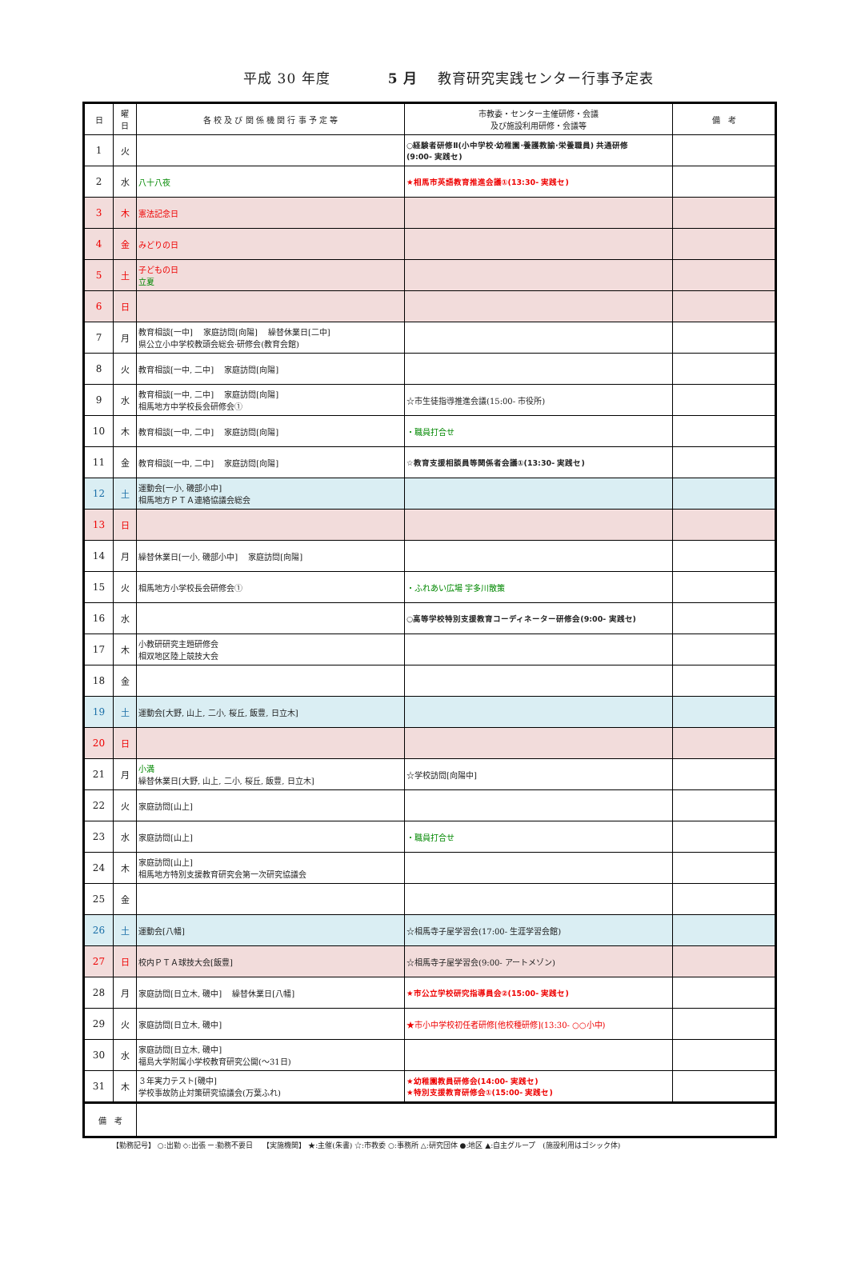平成 30 年度　　　　5 月　 教育研究実践センター行事予定表
| 日 | 曜 日 | 各 校 及 び 関 係 機 関 行 事 予 定 等 | 市教委・センター主催研修・会議 及び施設利用研修・会議等 | 備 考 |
| --- | --- | --- | --- | --- |
| 1 | 火 | | ○経験者研修Ⅱ(小中学校·幼稚園·養護教諭·栄養職員) 共通研修 (9:00- 実践セ) | |
| 2 | 水 | 八十八夜 | ★相馬市英語教育推進会議①(13:30- 実践セ) | |
| 3 | 木 | 憲法記念日 | | |
| 4 | 金 | みどりの日 | | |
| 5 | 土 | 子どもの日 立夏 | | |
| 6 | 日 | | | |
| 7 | 月 | 教育相談[一中] 家庭訪問[向陽] 繰替休業日[二中] 県公立小中学校教頭会総会·研修会(教育会館) | | |
| 8 | 火 | 教育相談[一中, 二中] 家庭訪問[向陽] | | |
| 9 | 水 | 教育相談[一中, 二中] 家庭訪問[向陽] 相馬地方中学校長会研修会① | ☆市生徒指導推進会議(15:00- 市役所) | |
| 10 | 木 | 教育相談[一中, 二中] 家庭訪問[向陽] | ・職員打合せ | |
| 11 | 金 | 教育相談[一中, 二中] 家庭訪問[向陽] | ☆教育支援相談員等関係者会議①(13:30- 実践セ) | |
| 12 | 土 | 運動会[一小, 磯部小中] 相馬地方ＰＴＡ連絡協議会総会 | | |
| 13 | 日 | | | |
| 14 | 月 | 繰替休業日[一小, 磯部小中] 家庭訪問[向陽] | | |
| 15 | 火 | 相馬地方小学校長会研修会① | ・ふれあい広場 宇多川散策 | |
| 16 | 水 | | ○高等学校特別支援教育コーディネーター研修会(9:00- 実践セ) | |
| 17 | 木 | 小教研研究主題研修会 相双地区陸上競技大会 | | |
| 18 | 金 | | | |
| 19 | 土 | 運動会[大野, 山上, 二小, 桜丘, 飯豊, 日立木] | | |
| 20 | 日 | | | |
| 21 | 月 | 小満 繰替休業日[大野, 山上, 二小, 桜丘, 飯豊, 日立木] | ☆学校訪問[向陽中] | |
| 22 | 火 | 家庭訪問[山上] | | |
| 23 | 水 | 家庭訪問[山上] | ・職員打合せ | |
| 24 | 木 | 家庭訪問[山上] 相馬地方特別支援教育研究会第一次研究協議会 | | |
| 25 | 金 | | | |
| 26 | 土 | 運動会[八幡] | ☆相馬寺子屋学習会(17:00- 生涯学習会館) | |
| 27 | 日 | 校内ＰＴＡ球技大会[飯豊] | ☆相馬寺子屋学習会(9:00- アートメゾン) | |
| 28 | 月 | 家庭訪問[日立木, 磯中] 繰替休業日[八幡] | ★市公立学校研究指導員会②(15:00- 実践セ) | |
| 29 | 火 | 家庭訪問[日立木, 磯中] | ★市小中学校初任者研修[他校種研修](13:30- ○○小中) | |
| 30 | 水 | 家庭訪問[日立木, 磯中] 福島大学附属小学校教育研究公開(～31日) | | |
| 31 | 木 | ３年実力テスト[磯中] 学校事故防止対策研究協議会(万葉ふれ) | ★幼稚園教員研修会(14:00- 実践セ) ★特別支援教育研修会①(15:00- 実践セ) | |
| 備 考 | | | | |
【勤務記号】 ○:出勤 ◇:出張 ー:勤務不要日　 【実施機関】 ★:主催(朱書) ☆:市教委 ○:事務所 △:研究団体 ●:地区 ▲:自主グループ　(施設利用はゴシック体)